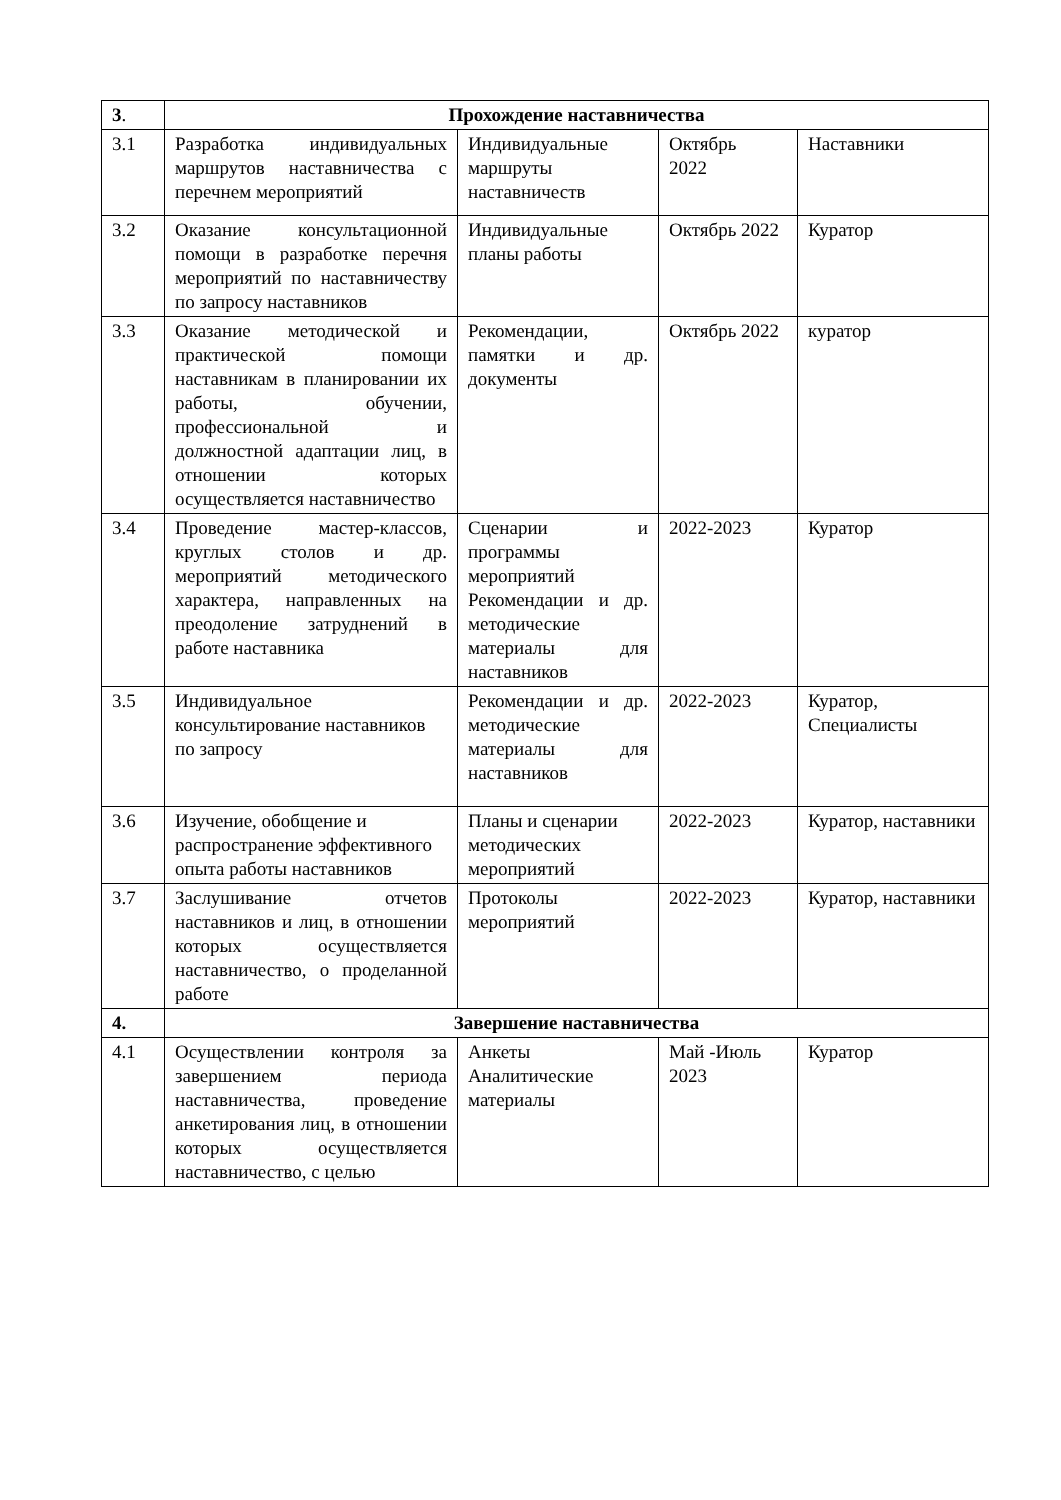| 3 . | Прохождение наставничества | | | |
| 3.1 | Разработка индивидуальных маршрутов наставничества с перечнем мероприятий | Индивидуальные маршруты наставничеств | Октябрь 2022 | Наставники |
| 3.2 | Оказание консультационной помощи в разработке перечня мероприятий по наставничеству по запросу наставников | Индивидуальные планы работы | Октябрь 2022 | Куратор |
| 3.3 | Оказание методической и практической помощи наставникам в планировании их работы, обучении, профессиональной и должностной адаптации лиц, в отношении которых осуществляется наставничество | Рекомендации, памятки и др. документы | Октябрь 2022 | куратор |
| 3.4 | Проведение мастер-классов, круглых столов и др. мероприятий методического характера, направленных на преодоление затруднений в работе наставника | Сценарии и программы мероприятий Рекомендации и др. методические материалы для наставников | 2022-2023 | Куратор |
| 3.5 | Индивидуальное консультирование наставников по запросу | Рекомендации и др. методические материалы для наставников | 2022-2023 | Куратор, Специалисты |
| 3.6 | Изучение, обобщение и распространение эффективного опыта работы наставников | Планы и сценарии методических мероприятий | 2022-2023 | Куратор, наставники |
| 3.7 | Заслушивание отчетов наставников и лиц, в отношении которых осуществляется наставничество, о проделанной работе | Протоколы мероприятий | 2022-2023 | Куратор, наставники |
| 4. | Завершение наставничества | | | |
| 4.1 | Осуществлении контроля за завершением периода наставничества, проведение анкетирования лиц, в отношении которых осуществляется наставничество, с целью | Анкеты Аналитические материалы | Май -Июль 2023 | Куратор |